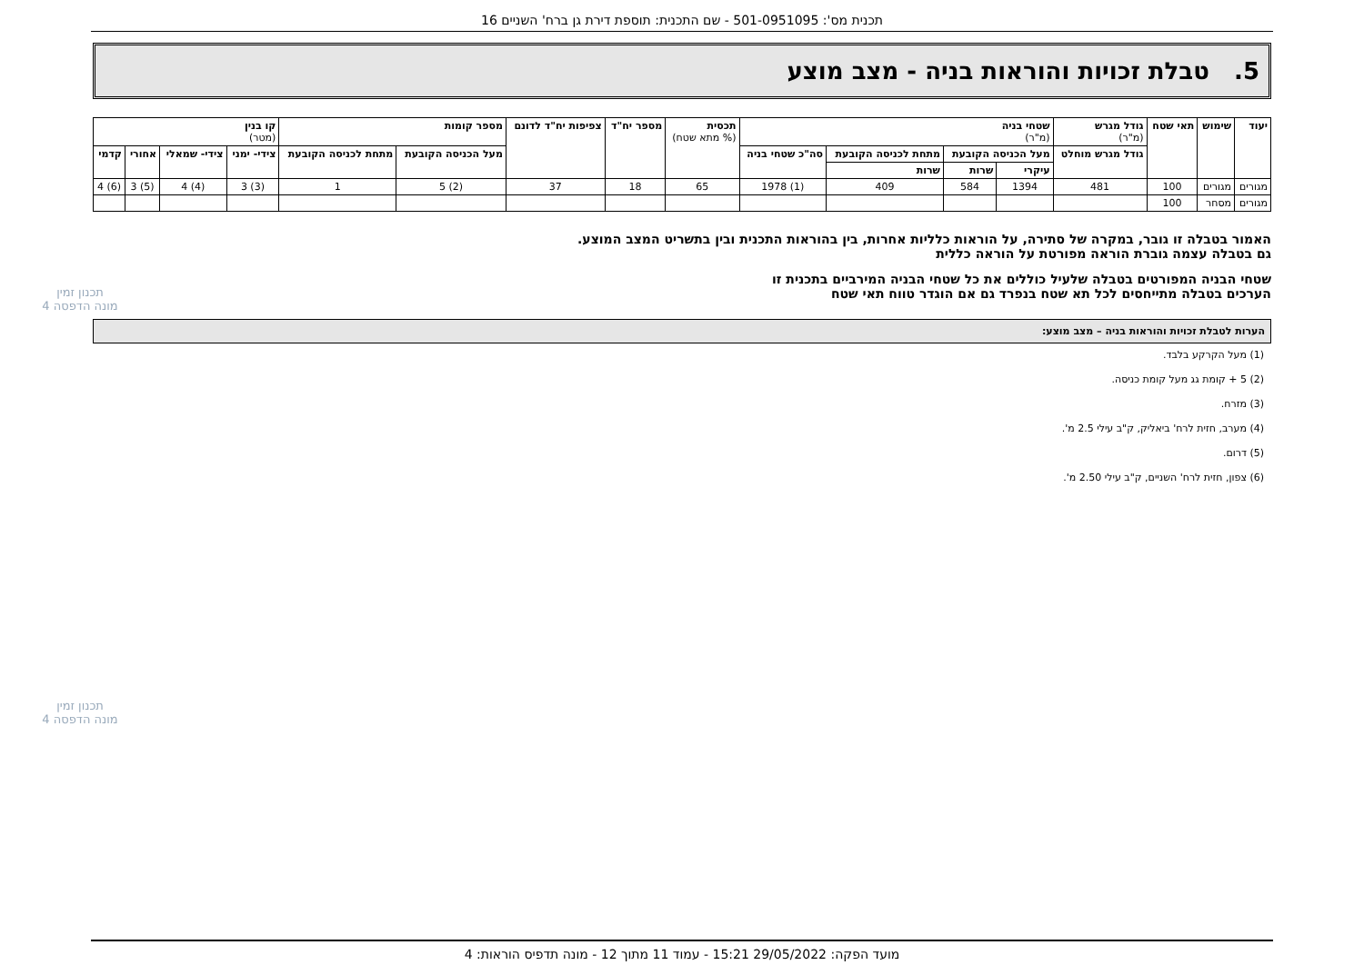תכנית מס': 501-0951095 - שם התכנית: תוספת דירת גן ברח' השניים 16
5. טבלת זכויות והוראות בניה - מצב מוצע
| יעוד | שימוש | תאי שטח | גודל מגרש (מ"ר) | שטחי בניה (מ"ר) | | | | תכסית (% מתא שטח) | מספר יח"ד | צפיפות יח"ד לדונם | מספר קומות | | קו בנין (מטר) | | | |
| --- | --- | --- | --- | --- | --- | --- | --- | --- | --- | --- | --- | --- | --- | --- | --- | --- |
| | | | גודל מגרש מוחלט | מעל הכניסה הקובעת | | מתחת לכניסה הקובעת | סה"כ שטחי בניה | | | | מעל הכניסה הקובעת | מתחת לכניסה הקובעת | צידי- ימני | צידי- שמאלי | אחורי | קדמי |
| | | | | עיקרי | שרות | שרות | | | | | | | | | | |
| מגורים | מגורים | 100 | 481 | 1394 | 584 | 409 | (1) 1978 | 65 | 18 | 37 | (2) 5 | 1 | (3) 3 | (4) 4 | (5) 3 | (6) 4 |
| מגורים | מסחר | 100 | | | | | | | | | | | | | | |
האמור בטבלה זו גובר, במקרה של סתירה, על הוראות כלליות אחרות, בין בהוראות התכנית ובין בתשריט המצב המוצע.
גם בטבלה עצמה גוברת הוראה מפורטת על הוראה כללית
שטחי הבניה המפורטים בטבלה שלעיל כוללים את כל שטחי הבניה המירביים בתכנית זו
הערכים בטבלה מתייחסים לכל תא שטח בנפרד גם אם הוגדר טווח תאי שטח
הערות לטבלת זכויות והוראות בניה – מצב מוצע:
(1) מעל הקרקע בלבד.
(2) 5 + קומת גג מעל קומת כניסה.
(3) מזרח.
(4) מערב, חזית לרח' ביאליק, ק"ב עילי 2.5 מ'.
(5) דרום.
(6) צפון, חזית לרח' השניים, ק"ב עילי 2.50 מ'.
תכנון זמין
מונה הדפסה 4
תכנון זמין
מונה הדפסה 4
מועד הפקה: 29/05/2022 15:21 - עמוד 11 מתוך 12 - מונה תדפיס הוראות: 4